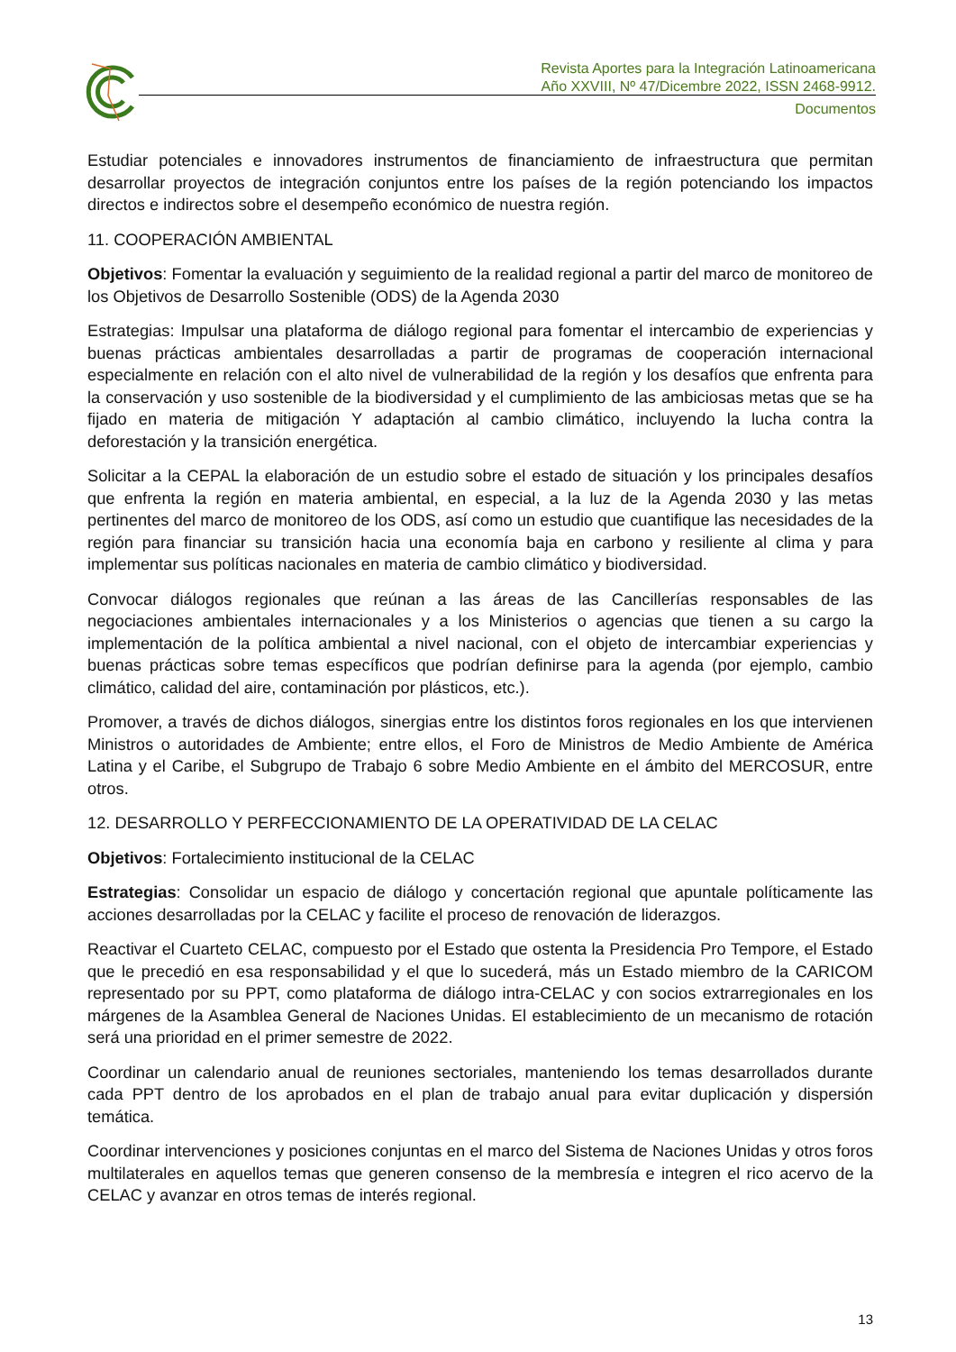Revista Aportes para la Integración Latinoamericana
Año XXVIII, Nº 47/Dicembre 2022, ISSN 2468-9912.
Documentos
Estudiar potenciales e innovadores instrumentos de financiamiento de infraestructura que permitan desarrollar proyectos de integración conjuntos entre los países de la región potenciando los impactos directos e indirectos sobre el desempeño económico de nuestra región.
11. COOPERACIÓN AMBIENTAL
Objetivos: Fomentar la evaluación y seguimiento de la realidad regional a partir del marco de monitoreo de los Objetivos de Desarrollo Sostenible (ODS) de la Agenda 2030
Estrategias: Impulsar una plataforma de diálogo regional para fomentar el intercambio de experiencias y buenas prácticas ambientales desarrolladas a partir de programas de cooperación internacional especialmente en relación con el alto nivel de vulnerabilidad de la región y los desafíos que enfrenta para la conservación y uso sostenible de la biodiversidad y el cumplimiento de las ambiciosas metas que se ha fijado en materia de mitigación Y adaptación al cambio climático, incluyendo la lucha contra la deforestación y la transición energética.
Solicitar a la CEPAL la elaboración de un estudio sobre el estado de situación y los principales desafíos que enfrenta la región en materia ambiental, en especial, a la luz de la Agenda 2030 y las metas pertinentes del marco de monitoreo de los ODS, así como un estudio que cuantifique las necesidades de la región para financiar su transición hacia una economía baja en carbono y resiliente al clima y para implementar sus políticas nacionales en materia de cambio climático y biodiversidad.
Convocar diálogos regionales que reúnan a las áreas de las Cancillerías responsables de las negociaciones ambientales internacionales y a los Ministerios o agencias que tienen a su cargo la implementación de la política ambiental a nivel nacional, con el objeto de intercambiar experiencias y buenas prácticas sobre temas específicos que podrían definirse para la agenda (por ejemplo, cambio climático, calidad del aire, contaminación por plásticos, etc.).
Promover, a través de dichos diálogos, sinergias entre los distintos foros regionales en los que intervienen Ministros o autoridades de Ambiente; entre ellos, el Foro de Ministros de Medio Ambiente de América Latina y el Caribe, el Subgrupo de Trabajo 6 sobre Medio Ambiente en el ámbito del MERCOSUR, entre otros.
12. DESARROLLO Y PERFECCIONAMIENTO DE LA OPERATIVIDAD DE LA CELAC
Objetivos: Fortalecimiento institucional de la CELAC
Estrategias: Consolidar un espacio de diálogo y concertación regional que apuntale políticamente las acciones desarrolladas por la CELAC y facilite el proceso de renovación de liderazgos.
Reactivar el Cuarteto CELAC, compuesto por el Estado que ostenta la Presidencia Pro Tempore, el Estado que le precedió en esa responsabilidad y el que lo sucederá, más un Estado miembro de la CARICOM representado por su PPT, como plataforma de diálogo intra-CELAC y con socios extrarregionales en los márgenes de la Asamblea General de Naciones Unidas. El establecimiento de un mecanismo de rotación será una prioridad en el primer semestre de 2022.
Coordinar un calendario anual de reuniones sectoriales, manteniendo los temas desarrollados durante cada PPT dentro de los aprobados en el plan de trabajo anual para evitar duplicación y dispersión temática.
Coordinar intervenciones y posiciones conjuntas en el marco del Sistema de Naciones Unidas y otros foros multilaterales en aquellos temas que generen consenso de la membresía e integren el rico acervo de la CELAC y avanzar en otros temas de interés regional.
13